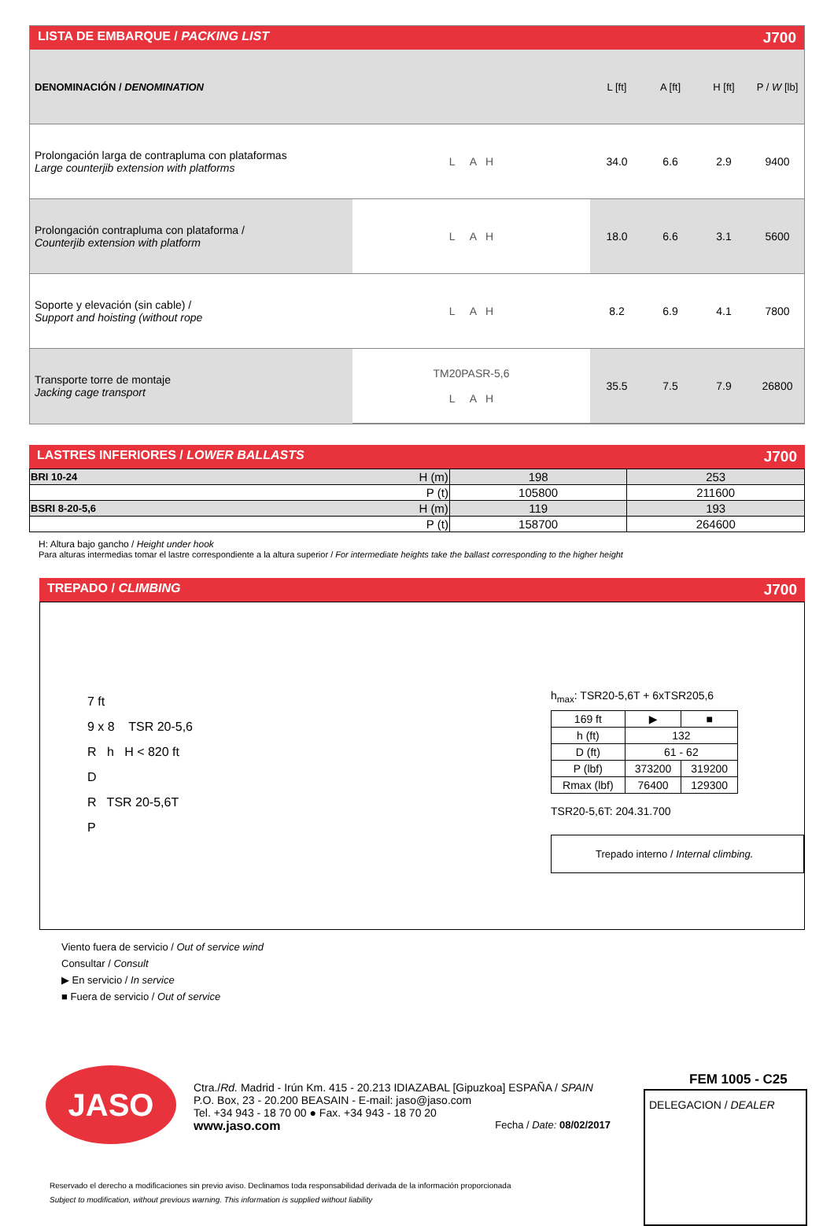LISTA DE EMBARQUE / PACKING LIST J700
| DENOMINACIÓN / DENOMINATION | | L [ft] | A [ft] | H [ft] | P / W [lb] |
| Prolongación larga de contrapluma con plataformas Large counterjib extension with platforms | L A H | 34.0 | 6.6 | 2.9 | 9400 |
| Prolongación contrapluma con plataforma / Counterjib extension with platform | L A H | 18.0 | 6.6 | 3.1 | 5600 |
| Soporte y elevación (sin cable) / Support and hoisting (without rope | L A H | 8.2 | 6.9 | 4.1 | 7800 |
| Transporte torre de montaje Jacking cage transport | TM20PASR-5,6 L A H | 35.5 | 7.5 | 7.9 | 26800 |
LASTRES INFERIORES / LOWER BALLASTS J700
| BRI 10-24 | H (m) | 198 | 253 |
| | P (t) | 105800 | 211600 |
| BSRI 8-20-5,6 | H (m) | 119 | 193 |
| | P (t) | 158700 | 264600 |
H: Altura bajo gancho / Height under hook
Para alturas intermedias tomar el lastre correspondiente a la altura superior / For intermediate heights take the ballast corresponding to the higher height
TREPADO / CLIMBING J700
7 ft
9 x 8 TSR 20-5,6
R h H < 820 ft
D
R TSR 20-5,6T
P
h<sub>max</sub>: TSR20-5,6T + 6xTSR205,6
| 169 ft | ▶ | ■ |
| h (ft) | 132 | |
| D (ft) | 61 - 62 | |
| P (lbf) | 373200 | 319200 |
| Rmax (lbf) | 76400 | 129300 |
TSR20-5,6T: 204.31.700
Trepado interno / Internal climbing.
Viento fuera de servicio / Out of service wind
Consultar / Consult
▶ En servicio / In service
■ Fuera de servicio / Out of service
JASO
Ctra./Rd. Madrid - Irún Km. 415 - 20.213 IDIAZABAL [Gipuzkoa] ESPAÑA / SPAIN
P.O. Box, 23 - 20.200 BEASAIN - E-mail: jaso@jaso.com
Tel. +34 943 - 18 70 00 ● Fax. +34 943 - 18 70 20
www.jaso.com Fecha / Date: 08/02/2017
FEM 1005 - C25
DELEGACION / DEALER
Reservado el derecho a modificaciones sin previo aviso. Declinamos toda responsabilidad derivada de la información proporcionada
Subject to modification, without previous warning. This information is supplied without liability